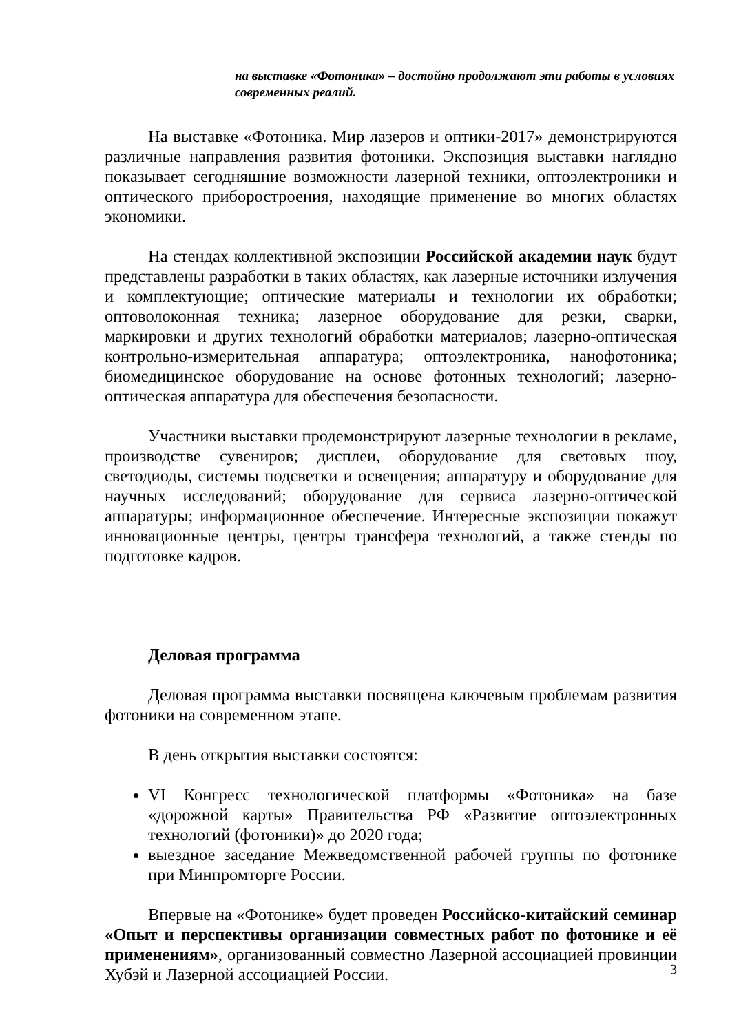на выставке «Фотоника» – достойно продолжают эти работы в условиях современных реалий.
На выставке «Фотоника. Мир лазеров и оптики-2017» демонстрируются различные направления развития фотоники. Экспозиция выставки наглядно показывает сегодняшние возможности лазерной техники, оптоэлектроники и оптического приборостроения, находящие применение во многих областях экономики.
На стендах коллективной экспозиции Российской академии наук будут представлены разработки в таких областях, как лазерные источники излучения и комплектующие; оптические материалы и технологии их обработки; оптоволоконная техника; лазерное оборудование для резки, сварки, маркировки и других технологий обработки материалов; лазерно-оптическая контрольно-измерительная аппаратура; оптоэлектроника, нанофотоника; биомедицинское оборудование на основе фотонных технологий; лазерно-оптическая аппаратура для обеспечения безопасности.
Участники выставки продемонстрируют лазерные технологии в рекламе, производстве сувениров; дисплеи, оборудование для световых шоу, светодиоды, системы подсветки и освещения; аппаратуру и оборудование для научных исследований; оборудование для сервиса лазерно-оптической аппаратуры; информационное обеспечение. Интересные экспозиции покажут инновационные центры, центры трансфера технологий, а также стенды по подготовке кадров.
Деловая программа
Деловая программа выставки посвящена ключевым проблемам развития фотоники на современном этапе.
В день открытия выставки состоятся:
VI Конгресс технологической платформы «Фотоника» на базе «дорожной карты» Правительства РФ «Развитие оптоэлектронных технологий (фотоники)» до 2020 года;
выездное заседание Межведомственной рабочей группы по фотонике при Минпромторге России.
Впервые на «Фотонике» будет проведен Российско-китайский семинар «Опыт и перспективы организации совместных работ по фотонике и её применениям», организованный совместно Лазерной ассоциацией провинции Хубэй и Лазерной ассоциацией России.
3